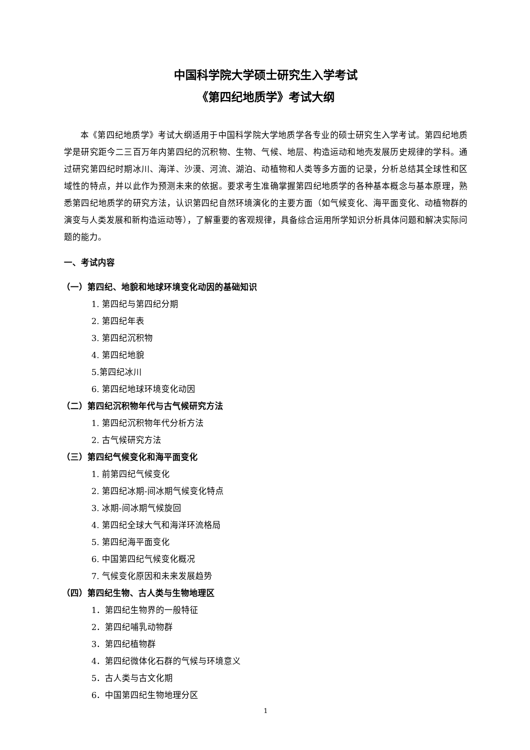中国科学院大学硕士研究生入学考试
《第四纪地质学》考试大纲
本《第四纪地质学》考试大纲适用于中国科学院大学地质学各专业的硕士研究生入学考试。第四纪地质学是研究距今二三百万年内第四纪的沉积物、生物、气候、地层、构造运动和地壳发展历史规律的学科。通过研究第四纪时期冰川、海洋、沙漠、河流、湖泊、动植物和人类等多方面的记录，分析总结其全球性和区域性的特点，并以此作为预测未来的依据。要求考生准确掌握第四纪地质学的各种基本概念与基本原理，熟悉第四纪地质学的研究方法，认识第四纪自然环境演化的主要方面（如气候变化、海平面变化、动植物群的演变与人类发展和新构造运动等），了解重要的客观规律，具备综合运用所学知识分析具体问题和解决实际问题的能力。
一、考试内容
（一）第四纪、地貌和地球环境变化动因的基础知识
1. 第四纪与第四纪分期
2. 第四纪年表
3. 第四纪沉积物
4. 第四纪地貌
5.第四纪冰川
6. 第四纪地球环境变化动因
（二）第四纪沉积物年代与古气候研究方法
1. 第四纪沉积物年代分析方法
2. 古气候研究方法
（三）第四纪气候变化和海平面变化
1. 前第四纪气候变化
2. 第四纪冰期-间冰期气候变化特点
3. 冰期-间冰期气候旋回
4. 第四纪全球大气和海洋环流格局
5. 第四纪海平面变化
6. 中国第四纪气候变化概况
7. 气候变化原因和未来发展趋势
（四）第四纪生物、古人类与生物地理区
1．第四纪生物界的一般特征
2．第四纪哺乳动物群
3．第四纪植物群
4．第四纪微体化石群的气候与环境意义
5．古人类与古文化期
6．中国第四纪生物地理分区
1